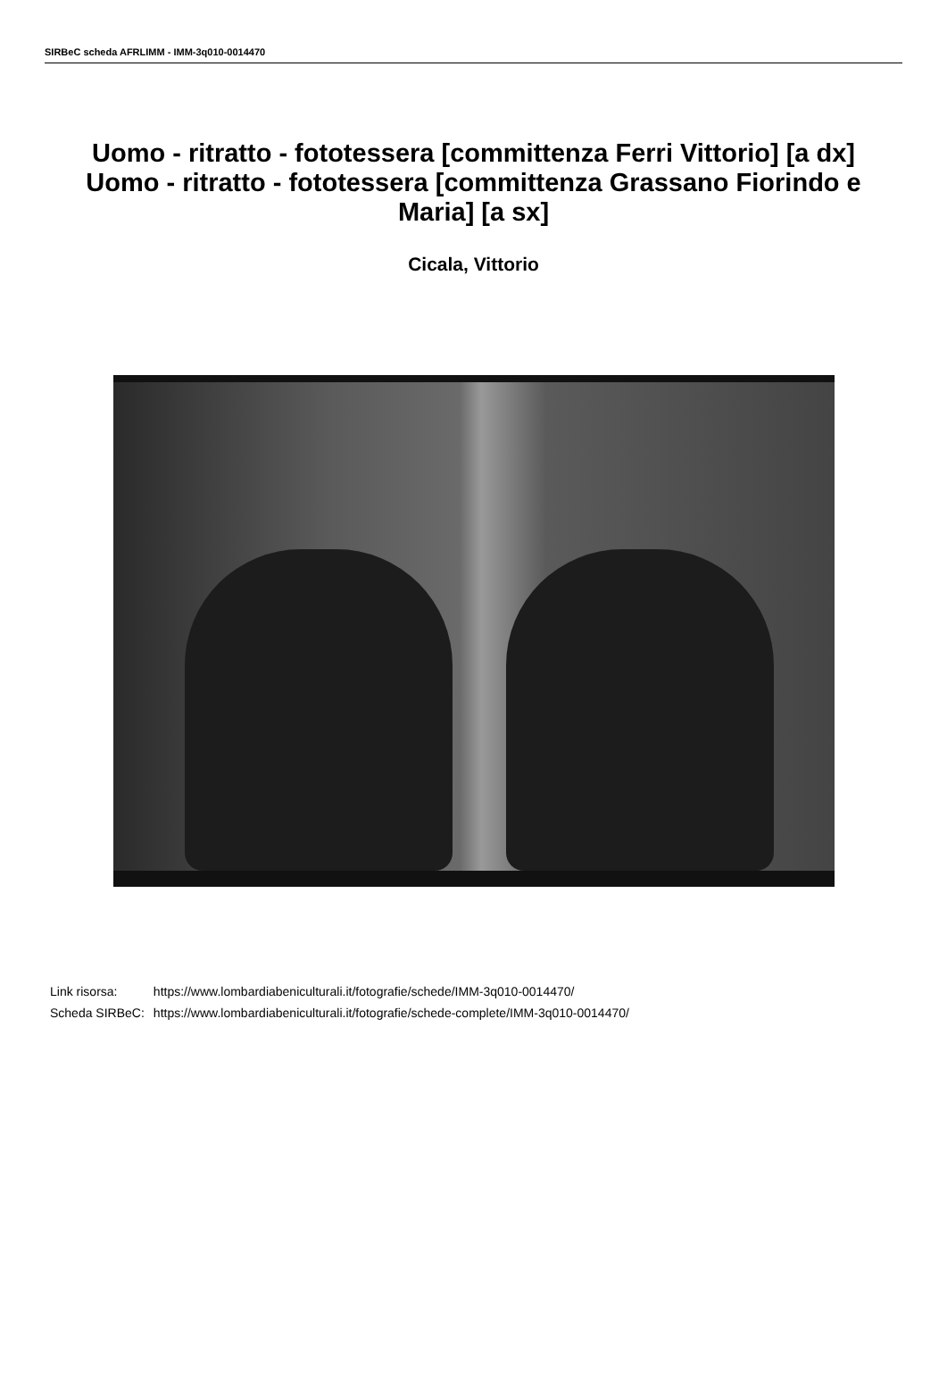SIRBeC scheda AFRLIMM - IMM-3q010-0014470
Uomo - ritratto - fototessera [committenza Ferri Vittorio] [a dx]
Uomo - ritratto - fototessera [committenza Grassano Fiorindo e Maria] [a sx]
Cicala, Vittorio
| Link risorsa: | https://www.lombardiabeniculturali.it/fotografie/schede/IMM-3q010-0014470/ |
| Scheda SIRBeC: | https://www.lombardiabeniculturali.it/fotografie/schede-complete/IMM-3q010-0014470/ |